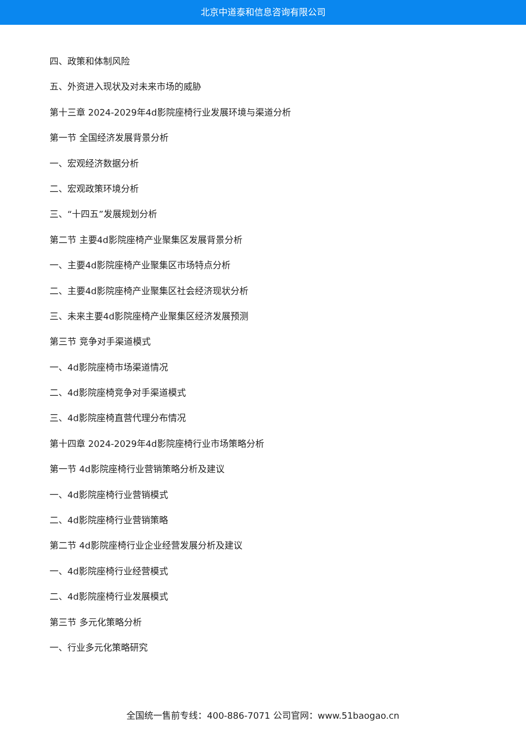北京中道泰和信息咨询有限公司
四、政策和体制风险
五、外资进入现状及对未来市场的威胁
第十三章 2024-2029年4d影院座椅行业发展环境与渠道分析
第一节 全国经济发展背景分析
一、宏观经济数据分析
二、宏观政策环境分析
三、“十四五”发展规划分析
第二节 主要4d影院座椅产业聚集区发展背景分析
一、主要4d影院座椅产业聚集区市场特点分析
二、主要4d影院座椅产业聚集区社会经济现状分析
三、未来主要4d影院座椅产业聚集区经济发展预测
第三节 竞争对手渠道模式
一、4d影院座椅市场渠道情况
二、4d影院座椅竞争对手渠道模式
三、4d影院座椅直营代理分布情况
第十四章 2024-2029年4d影院座椅行业市场策略分析
第一节 4d影院座椅行业营销策略分析及建议
一、4d影院座椅行业营销模式
二、4d影院座椅行业营销策略
第二节 4d影院座椅行业企业经营发展分析及建议
一、4d影院座椅行业经营模式
二、4d影院座椅行业发展模式
第三节 多元化策略分析
一、行业多元化策略研究
全国统一售前专线：400-886-7071 公司官网：www.51baogao.cn